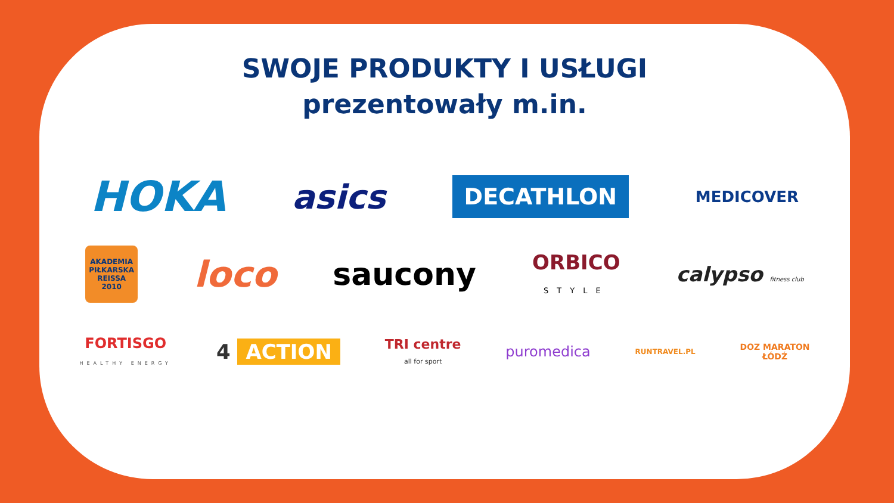SWOJE PRODUKTY I USŁUGI
prezentowały m.in.
HOKA
asics
DECATHLON
MEDICOVER
AKADEMIA
PIŁKARSKA
REISSA
2010
loco
saucony
ORBICO
STYLE
calypso fitness club
FORTISGO
HEALTHY ENERGY
4 ACTION
TRI centre
all for sport
puromedica
RUNTRAVEL.PL
DOZ MARATON
ŁÓDŹ